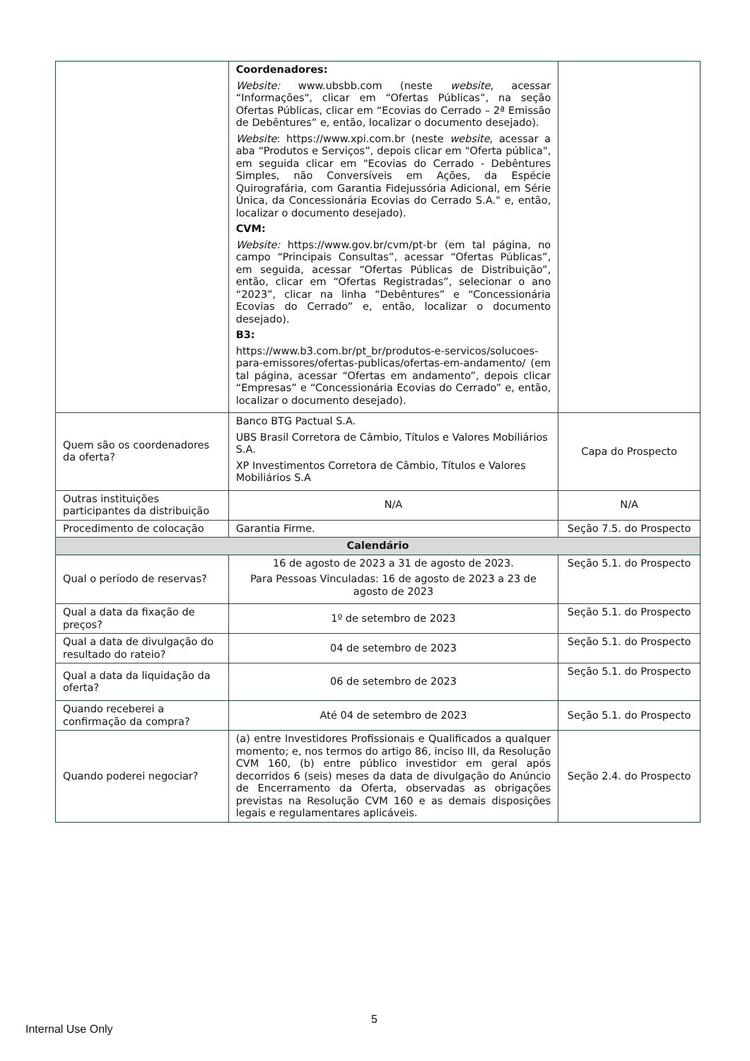| | Coordenadores: Website: www.ubsbb.com (neste website , acessar “Informações", clicar em “Ofertas Públicas”, na seção Ofertas Públicas, clicar em “Ecovias do Cerrado – 2ª Emissão de Debêntures” e, então, localizar o documento desejado). Website : https://www.xpi.com.br (neste website , acessar a aba “Produtos e Serviços”, depois clicar em "Oferta pública", em seguida clicar em "Ecovias do Cerrado - Debêntures Simples, não Conversíveis em Ações, da Espécie Quirografária, com Garantia Fidejussória Adicional, em Série Única, da Concessionária Ecovias do Cerrado S.A." e, então, localizar o documento desejado). CVM: Website: https://www.gov.br/cvm/pt-br (em tal página, no campo “Principais Consultas”, acessar “Ofertas Públicas”, em seguida, acessar “Ofertas Públicas de Distribuição”, então, clicar em “Ofertas Registradas”, selecionar o ano “2023”, clicar na linha “Debêntures” e “Concessionária Ecovias do Cerrado” e, então, localizar o documento desejado). B3: https://www.b3.com.br/pt_br/produtos-e-servicos/solucoes-para-emissores/ofertas-publicas/ofertas-em-andamento/ (em tal página, acessar “Ofertas em andamento”, depois clicar “Empresas” e “Concessionária Ecovias do Cerrado” e, então, localizar o documento desejado). | |
| Quem são os coordenadores da oferta? | Banco BTG Pactual S.A. UBS Brasil Corretora de Câmbio, Títulos e Valores Mobiliários S.A. XP Investimentos Corretora de Câmbio, Títulos e Valores Mobiliários S.A | Capa do Prospecto |
| Outras instituições participantes da distribuição | N/A | N/A |
| Procedimento de colocação | Garantia Firme. | Seção 7.5. do Prospecto |
| Calendário | | |
| Qual o período de reservas? | 16 de agosto de 2023 a 31 de agosto de 2023. Para Pessoas Vinculadas: 16 de agosto de 2023 a 23 de agosto de 2023 | Seção 5.1. do Prospecto |
| Qual a data da fixação de preços? | 1º de setembro de 2023 | Seção 5.1. do Prospecto |
| Qual a data de divulgação do resultado do rateio? | 04 de setembro de 2023 | Seção 5.1. do Prospecto |
| Qual a data da liquidação da oferta? | 06 de setembro de 2023 | Seção 5.1. do Prospecto |
| Quando receberei a confirmação da compra? | Até 04 de setembro de 2023 | Seção 5.1. do Prospecto |
| Quando poderei negociar? | (a) entre Investidores Profissionais e Qualificados a qualquer momento; e, nos termos do artigo 86, inciso III, da Resolução CVM 160, (b) entre público investidor em geral após decorridos 6 (seis) meses da data de divulgação do Anúncio de Encerramento da Oferta, observadas as obrigações previstas na Resolução CVM 160 e as demais disposições legais e regulamentares aplicáveis. | Seção 2.4. do Prospecto |
5
Internal Use Only